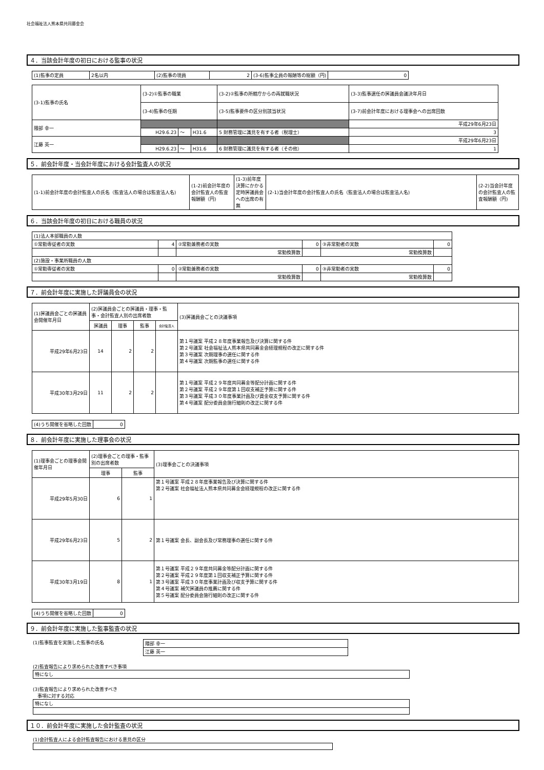社会福祉法人熊本県共同募金会
４．当該会計年度の初日における監事の状況
| (1)監事の定員 | 2名以内 | (2)監事の現員 | 2 | (3-6)監事全員の報酬等の総額（円) | 0 |
| (3-1)監事の氏名 | (3-2)①監事の職業 | | | (3-2)②監事の所轄庁からの再就職状況 | (3-3)監事選任の評議員会議決年月日 |
| | (3-4)監事の任期 | | | (3-5)監事要件の区分別該当状況 | (3-7)前会計年度における理事会への出席回数 |
| 隈部 幸一 | | | | | 平成29年6月23日 |
| | H29.6.23 | ～ | H31.6 | 5 財務管理に識見を有する者（税理士） | 3 |
| 江藤 英一 | | | | | 平成29年6月23日 |
| | H29.6.23 | ～ | H31.6 | 6 財務管理に識見を有する者（その他） | 1 |
５．前会計年度・当会計年度における会計監査人の状況
| (1-1)前会計年度の会計監査人の氏名（監査法人の場合は監査法人名) | (1-2)前会計年度の会計監査人の監査報酬額（円) | (1-3)前年度決算にかかる定時評議員会への出席の有無 | (2-1)当会計年度の会計監査人の氏名（監査法人の場合は監査法人名) | (2-2)当会計年度の会計監査人の監査報酬額（円) |
６．当該会計年度の初日における職員の状況
| (1)法人本部職員の人数 | | | | | |
| ①常勤専従者の実数 | 4 | ②常勤兼務者の実数 | 0 | ③非常勤者の実数 | 0 |
| | | 常勤換算数 | | 常勤換算数 | |
| (2)施設・事業所職員の人数 | | | | | |
| ①常勤専従者の実数 | 0 | ②常勤兼務者の実数 | 0 | ③非常勤者の実数 | 0 |
| | | 常勤換算数 | | 常勤換算数 | |
７．前会計年度に実施した評議員会の状況
| (1)評議員会ごとの評議員会開催年月日 | (2)評議員会ごとの評議員・理事・監事・会計監査人別の出席者数 | | | | (3)評議員会ごとの決議事項 |
| | 評議員 | 理事 | 監事 | 会計監査人 | |
| 平成29年6月23日 | 14 | 2 | 2 | | 第１号議案 平成２８年度事業報告及び決算に関する件 第２号議案 社会福祉法人熊本県共同募金会経理規程の改正に関する件 第３号議案 次期理事の選任に関する件 第４号議案 次期監事の選任に関する件 |
| 平成30年3月29日 | 11 | 2 | 2 | | 第１号議案 平成２９年度共同募金等配分計画に関する件 第２号議案 平成２９年度第１回収支補正予算に関する件 第３号議案 平成３０年度事業計画及び資金収支予算に関する件 第４号議案 配分委員会施行細則の改正に関する件 |
| (4)うち開催を省略した回数 | 0 |
８．前会計年度に実施した理事会の状況
| (1)理事会ごとの理事会開催年月日 | (2)理事会ごとの理事・監事別の出席者数 | | (3)理事会ごとの決議事項 |
| | 理事 | 監事 | |
| 平成29年5月30日 | 6 | 1 | 第１号議案 平成２８年度事業報告及び決算に関する件 第２号議案 社会福祉法人熊本県共同募金会経理規程の改正に関する件 |
| 平成29年6月23日 | 5 | 2 | 第１号議案 会長、副会長及び常務理事の選任に関する件 |
| 平成30年3月19日 | 8 | 1 | 第１号議案 平成２９年度共同募金等配分計画に関する件 第２号議案 平成２９年度第１回収支補正予算に関する件 第３号議案 平成３０年度事業計画及び収支予算に関する件 第４号議案 補欠評議員の推薦に関する件 第５号議案 配分委員会施行細則の改正に関する件 |
| (4)うち開催を省略した回数 | 0 |
９．前会計年度に実施した監事監査の状況
(1)監事監査を実施した監事の氏名
| 隈部 幸一 |
| 江藤 英一 |
(2)監査報告により求められた改善すべき事項
| 特になし |
(3)監査報告により求められた改善すべき
　事項に対する対応
| 特になし |
１０．前会計年度に実施した会計監査の状況
(1)会計監査人による会計監査報告における意見の区分